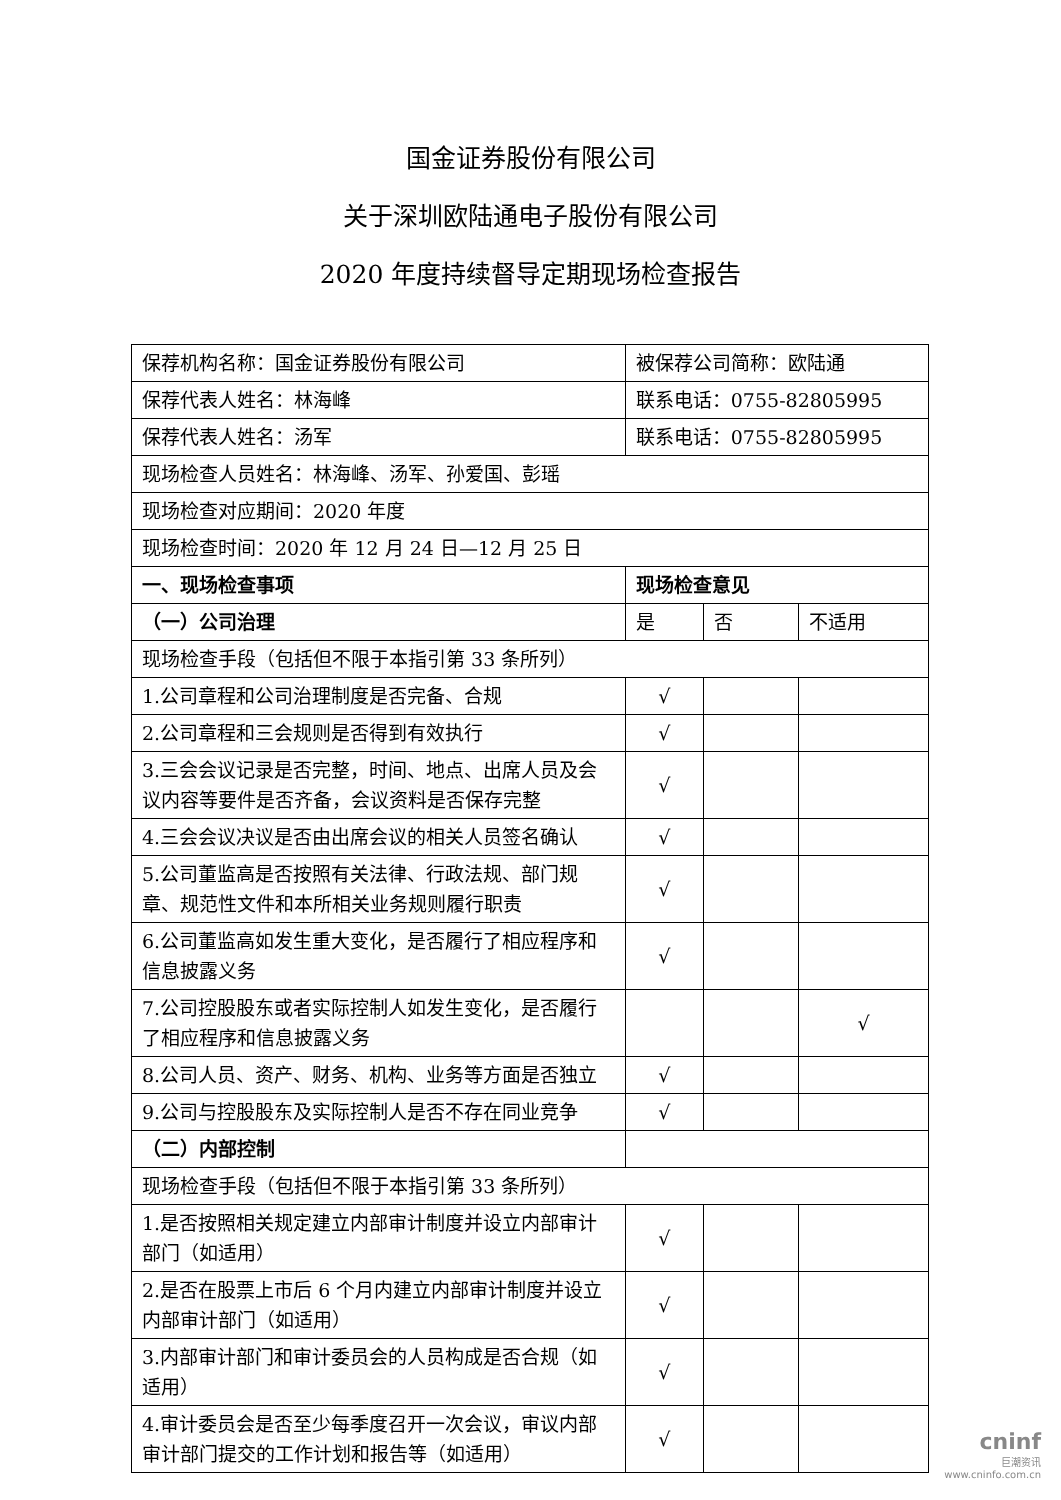国金证券股份有限公司
关于深圳欧陆通电子股份有限公司
2020 年度持续督导定期现场检查报告
| 保荐机构名称：国金证券股份有限公司 | 被保荐公司简称：欧陆通 | | |
| 保荐代表人姓名：林海峰 | 联系电话：0755-82805995 | | |
| 保荐代表人姓名：汤军 | 联系电话：0755-82805995 | | |
| 现场检查人员姓名：林海峰、汤军、孙爱国、彭瑶 | | | |
| 现场检查对应期间：2020 年度 | | | |
| 现场检查时间：2020 年 12 月 24 日—12 月 25 日 | | | |
| 一、现场检查事项 | 现场检查意见 | | |
| （一）公司治理 | 是 | 否 | 不适用 |
| 现场检查手段（包括但不限于本指引第 33 条所列） | | | |
| 1.公司章程和公司治理制度是否完备、合规 | √ | | |
| 2.公司章程和三会规则是否得到有效执行 | √ | | |
| 3.三会会议记录是否完整，时间、地点、出席人员及会议内容等要件是否齐备，会议资料是否保存完整 | √ | | |
| 4.三会会议决议是否由出席会议的相关人员签名确认 | √ | | |
| 5.公司董监高是否按照有关法律、行政法规、部门规章、规范性文件和本所相关业务规则履行职责 | √ | | |
| 6.公司董监高如发生重大变化，是否履行了相应程序和信息披露义务 | √ | | |
| 7.公司控股股东或者实际控制人如发生变化，是否履行了相应程序和信息披露义务 | | | √ |
| 8.公司人员、资产、财务、机构、业务等方面是否独立 | √ | | |
| 9.公司与控股股东及实际控制人是否不存在同业竞争 | √ | | |
| （二）内部控制 | | | |
| 现场检查手段（包括但不限于本指引第 33 条所列） | | | |
| 1.是否按照相关规定建立内部审计制度并设立内部审计部门（如适用） | √ | | |
| 2.是否在股票上市后 6 个月内建立内部审计制度并设立内部审计部门（如适用） | √ | | |
| 3.内部审计部门和审计委员会的人员构成是否合规（如适用） | √ | | |
| 4.审计委员会是否至少每季度召开一次会议，审议内部审计部门提交的工作计划和报告等（如适用） | √ | | |
cninf
巨潮资讯
www.cninfo.com.cn